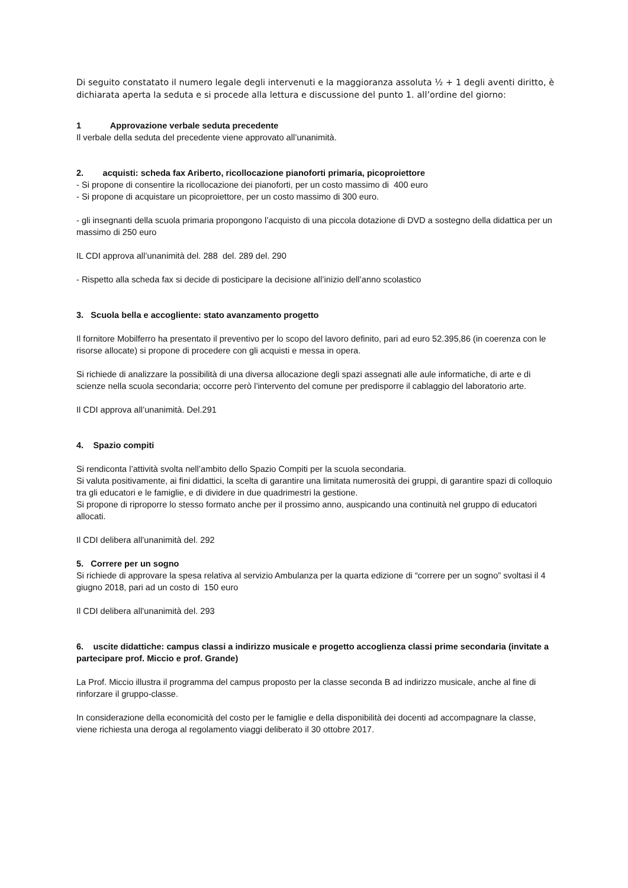Di seguito constatato il numero legale degli intervenuti e la maggioranza assoluta ½ + 1 degli aventi diritto, è dichiarata aperta la seduta e si procede alla lettura e discussione del punto 1. all’ordine del giorno:
1 Approvazione verbale seduta precedente
Il verbale della seduta del precedente viene approvato all’unanimità.
2. acquisti: scheda fax Ariberto, ricollocazione pianoforti primaria, picoproiettore
- Si propone di consentire la ricollocazione dei pianoforti, per un costo massimo di 400 euro
- Si propone di acquistare un picoproiettore, per un costo massimo di 300 euro.
- gli insegnanti della scuola primaria propongono l’acquisto di una piccola dotazione di DVD a sostegno della didattica per un massimo di 250 euro
IL CDI approva all’unanimità del. 288 del. 289 del. 290
- Rispetto alla scheda fax si decide di posticipare la decisione all’inizio dell’anno scolastico
3. Scuola bella e accogliente: stato avanzamento progetto
Il fornitore Mobilferro ha presentato il preventivo per lo scopo del lavoro definito, pari ad euro 52.395,86 (in coerenza con le risorse allocate) si propone di procedere con gli acquisti e messa in opera.
Si richiede di analizzare la possibilità di una diversa allocazione degli spazi assegnati alle aule informatiche, di arte e di scienze nella scuola secondaria; occorre però l’intervento del comune per predisporre il cablaggio del laboratorio arte.
Il CDI approva all’unanimità. Del.291
4. Spazio compiti
Si rendiconta l’attività svolta nell’ambito dello Spazio Compiti per la scuola secondaria.
Si valuta positivamente, ai fini didattici, la scelta di garantire una limitata numerosità dei gruppi, di garantire spazi di colloquio tra gli educatori e le famiglie, e di dividere in due quadrimestri la gestione.
Si propone di riproporre lo stesso formato anche per il prossimo anno, auspicando una continuità nel gruppo di educatori allocati.
Il CDI delibera all’unanimità del. 292
5. Correre per un sogno
Si richiede di approvare la spesa relativa al servizio Ambulanza per la quarta edizione di “correre per un sogno” svoltasi il 4 giugno 2018, pari ad un costo di 150 euro
Il CDI delibera all’unanimità del. 293
6. uscite didattiche: campus classi a indirizzo musicale e progetto accoglienza classi prime secondaria (invitate a partecipare prof. Miccio e prof. Grande)
La Prof. Miccio illustra il programma del campus proposto per la classe seconda B ad indirizzo musicale, anche al fine di rinforzare il gruppo-classe.
In considerazione della economicità del costo per le famiglie e della disponibilità dei docenti ad accompagnare la classe, viene richiesta una deroga al regolamento viaggi deliberato il 30 ottobre 2017.